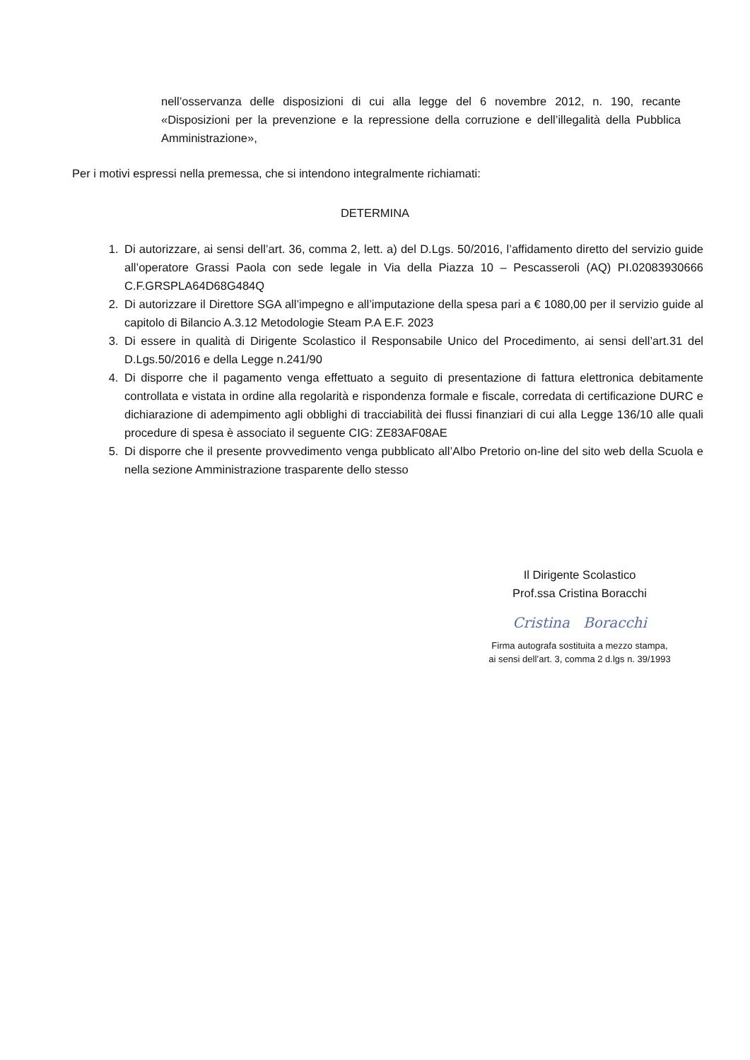nell’osservanza delle disposizioni di cui alla legge del 6 novembre 2012, n. 190, recante «Disposizioni per la prevenzione e la repressione della corruzione e dell’illegalità della Pubblica Amministrazione»,
Per i motivi espressi nella premessa, che si intendono integralmente richiamati:
DETERMINA
1. Di autorizzare, ai sensi dell’art. 36, comma 2, lett. a) del D.Lgs. 50/2016, l’affidamento diretto del servizio guide all’operatore Grassi Paola con sede legale in Via della Piazza 10 – Pescasseroli (AQ) PI.02083930666 C.F.GRSPLA64D68G484Q
2. Di autorizzare il Direttore SGA all’impegno e all’imputazione della spesa pari a € 1080,00 per il servizio guide al capitolo di Bilancio A.3.12 Metodologie Steam P.A E.F. 2023
3. Di essere in qualità di Dirigente Scolastico il Responsabile Unico del Procedimento, ai sensi dell’art.31 del D.Lgs.50/2016 e della Legge n.241/90
4. Di disporre che il pagamento venga effettuato a seguito di presentazione di fattura elettronica debitamente controllata e vistata in ordine alla regolarità e rispondenza formale e fiscale, corredata di certificazione DURC e dichiarazione di adempimento agli obblighi di tracciabilità dei flussi finanziari di cui alla Legge 136/10 alle quali procedure di spesa è associato il seguente CIG: ZE83AF08AE
5. Di disporre che il presente provvedimento venga pubblicato all’Albo Pretorio on-line del sito web della Scuola e nella sezione Amministrazione trasparente dello stesso
Il Dirigente Scolastico
Prof.ssa Cristina Boracchi
Cristina Boracchi
Firma autografa sostituita a mezzo stampa,
ai sensi dell’art. 3, comma 2 d.lgs n. 39/1993